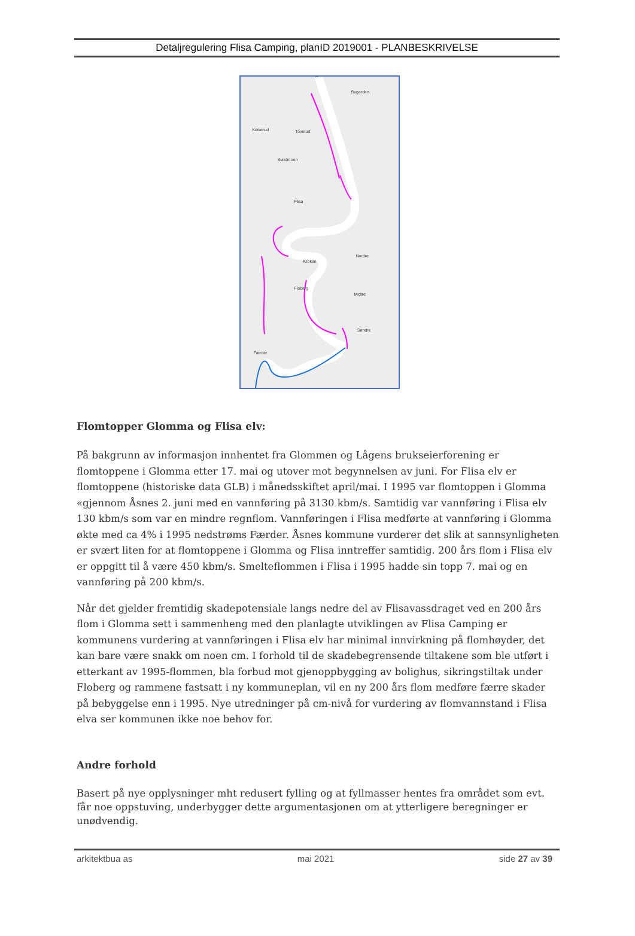Detaljregulering Flisa Camping, planID 2019001 - PLANBESKRIVELSE
Flisa
Keiserud Toverud
Bugarden
Sundmoen
Søndre
Midtre
Nordre
Floberg
Kroken
Færder
Flomtopper Glomma og Flisa elv:
På bakgrunn av informasjon innhentet fra Glommen og Lågens brukseierforening er flomtoppene i Glomma etter 17. mai og utover mot begynnelsen av juni. For Flisa elv er flomtoppene (historiske data GLB) i månedsskiftet april/mai. I 1995 var flomtoppen i Glomma «gjennom Åsnes 2. juni med en vannføring på 3130 kbm/s. Samtidig var vannføring i Flisa elv 130 kbm/s som var en mindre regnflom. Vannføringen i Flisa medførte at vannføring i Glomma økte med ca 4% i 1995 nedstrøms Færder. Åsnes kommune vurderer det slik at sannsynligheten er svært liten for at flomtoppene i Glomma og Flisa inntreffer samtidig. 200 års flom i Flisa elv er oppgitt til å være 450 kbm/s. Smelteflommen i Flisa i 1995 hadde sin topp 7. mai og en vannføring på 200 kbm/s.
Når det gjelder fremtidig skadepotensiale langs nedre del av Flisavassdraget ved en 200 års flom i Glomma sett i sammenheng med den planlagte utviklingen av Flisa Camping er kommunens vurdering at vannføringen i Flisa elv har minimal innvirkning på flomhøyder, det kan bare være snakk om noen cm. I forhold til de skadebegrensende tiltakene som ble utført i etterkant av 1995-flommen, bla forbud mot gjenoppbygging av bolighus, sikringstiltak under Floberg og rammene fastsatt i ny kommuneplan, vil en ny 200 års flom medføre færre skader på bebyggelse enn i 1995. Nye utredninger på cm-nivå for vurdering av flomvannstand i Flisa elva ser kommunen ikke noe behov for.
Andre forhold
Basert på nye opplysninger mht redusert fylling og at fyllmasser hentes fra området som evt. får noe oppstuving, underbygger dette argumentasjonen om at ytterligere beregninger er unødvendig.
arkitektbua as mai 2021 side 27 av 39